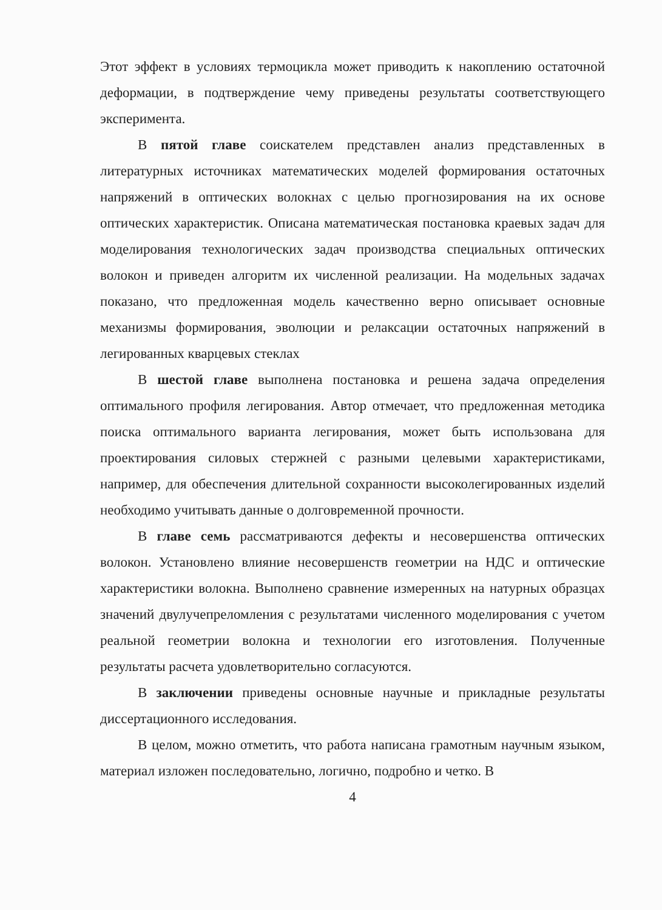Этот эффект в условиях термоцикла может приводить к накоплению остаточной деформации, в подтверждение чему приведены результаты соответствующего эксперимента.
В пятой главе соискателем представлен анализ представленных в литературных источниках математических моделей формирования остаточных напряжений в оптических волокнах с целью прогнозирования на их основе оптических характеристик. Описана математическая постановка краевых задач для моделирования технологических задач производства специальных оптических волокон и приведен алгоритм их численной реализации. На модельных задачах показано, что предложенная модель качественно верно описывает основные механизмы формирования, эволюции и релаксации остаточных напряжений в легированных кварцевых стеклах
В шестой главе выполнена постановка и решена задача определения оптимального профиля легирования. Автор отмечает, что предложенная методика поиска оптимального варианта легирования, может быть использована для проектирования силовых стержней с разными целевыми характеристиками, например, для обеспечения длительной сохранности высоколегированных изделий необходимо учитывать данные о долговременной прочности.
В главе семь рассматриваются дефекты и несовершенства оптических волокон. Установлено влияние несовершенств геометрии на НДС и оптические характеристики волокна. Выполнено сравнение измеренных на натурных образцах значений двулучепреломления с результатами численного моделирования с учетом реальной геометрии волокна и технологии его изготовления. Полученные результаты расчета удовлетворительно согласуются.
В заключении приведены основные научные и прикладные результаты диссертационного исследования.
В целом, можно отметить, что работа написана грамотным научным языком, материал изложен последовательно, логично, подробно и четко. В
4